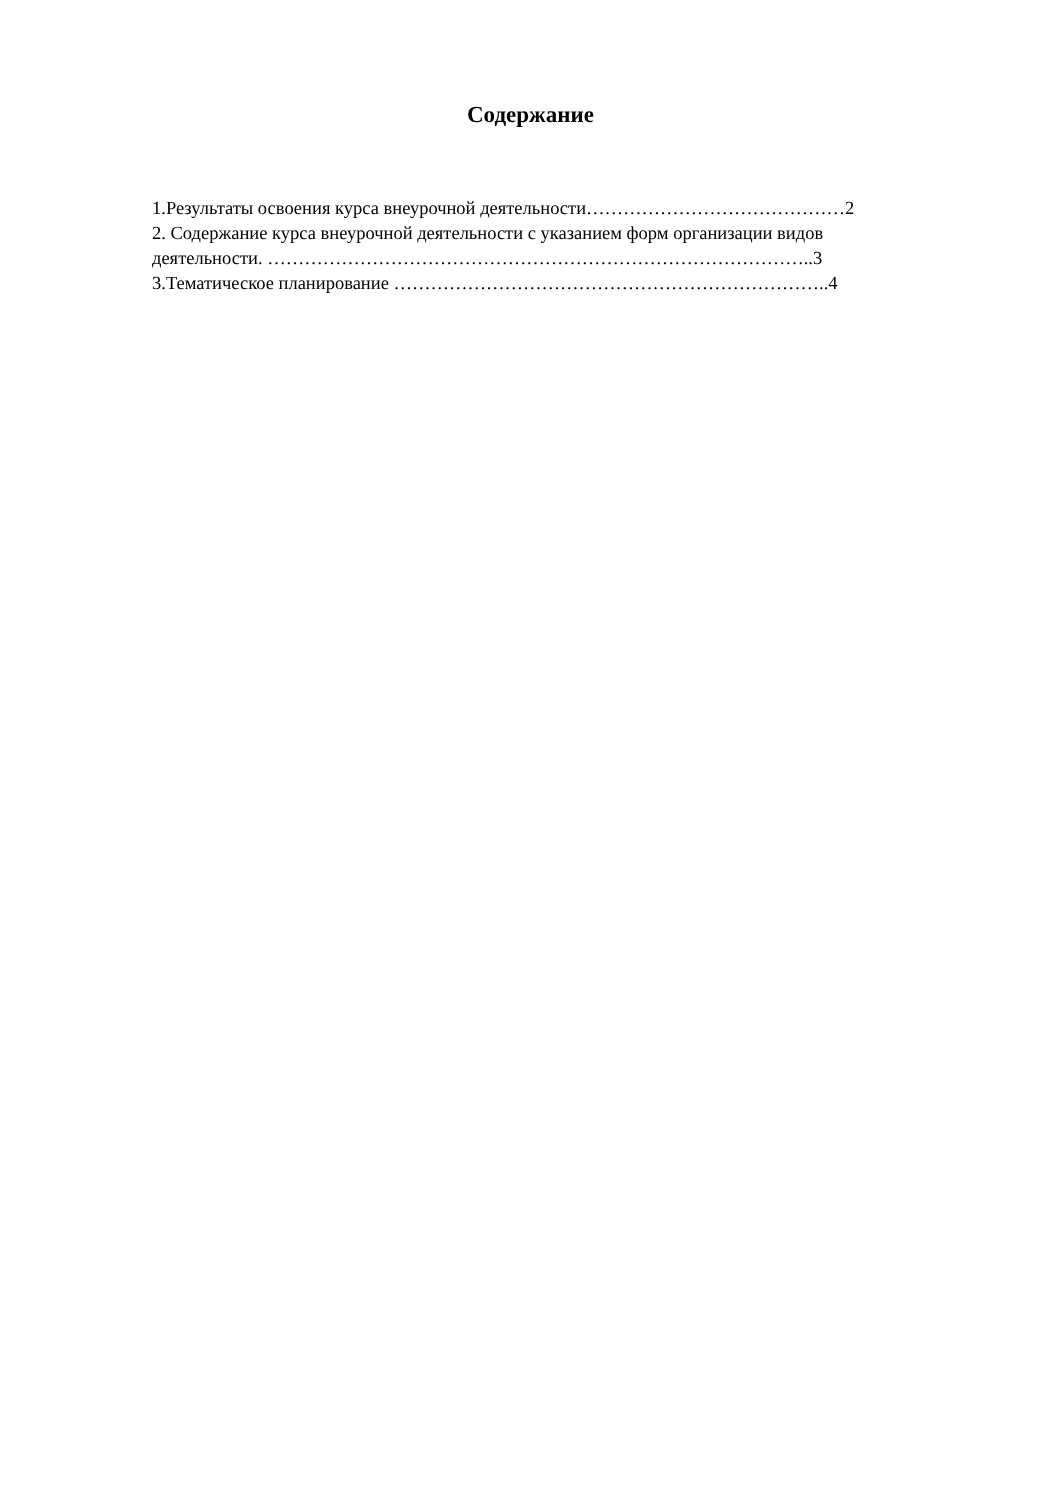Содержание
1.Результаты освоения курса внеурочной деятельности……………………………………2
2. Содержание курса внеурочной деятельности с указанием форм организации видов
деятельности. ……………………………………………………………………………..3
3.Тематическое планирование ……………………………………………………………..4